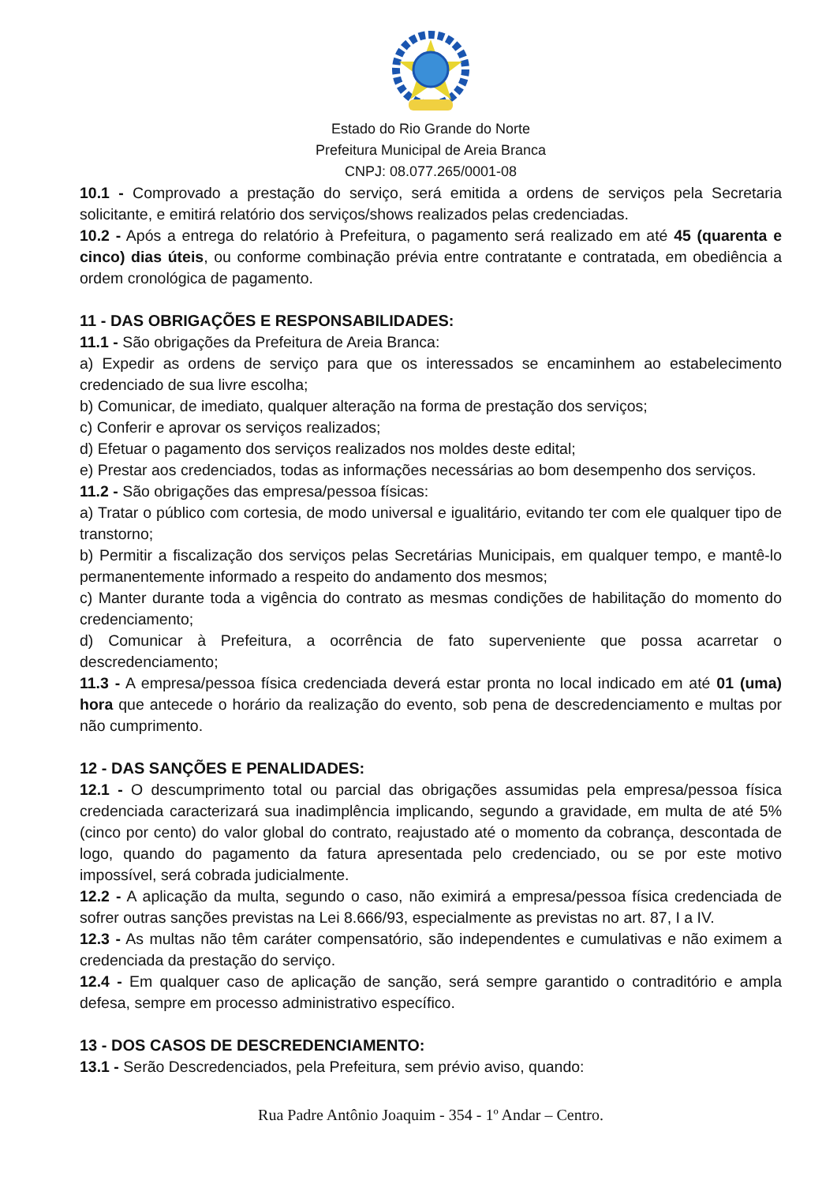Estado do Rio Grande do Norte
Prefeitura Municipal de Areia Branca
CNPJ: 08.077.265/0001-08
10.1 - Comprovado a prestação do serviço, será emitida a ordens de serviços pela Secretaria solicitante, e emitirá relatório dos serviços/shows realizados pelas credenciadas.
10.2 - Após a entrega do relatório à Prefeitura, o pagamento será realizado em até 45 (quarenta e cinco) dias úteis, ou conforme combinação prévia entre contratante e contratada, em obediência a ordem cronológica de pagamento.
11 - DAS OBRIGAÇÕES E RESPONSABILIDADES:
11.1 - São obrigações da Prefeitura de Areia Branca:
a) Expedir as ordens de serviço para que os interessados se encaminhem ao estabelecimento credenciado de sua livre escolha;
b) Comunicar, de imediato, qualquer alteração na forma de prestação dos serviços;
c) Conferir e aprovar os serviços realizados;
d) Efetuar o pagamento dos serviços realizados nos moldes deste edital;
e) Prestar aos credenciados, todas as informações necessárias ao bom desempenho dos serviços.
11.2 - São obrigações das empresa/pessoa físicas:
a) Tratar o público com cortesia, de modo universal e igualitário, evitando ter com ele qualquer tipo de transtorno;
b) Permitir a fiscalização dos serviços pelas Secretárias Municipais, em qualquer tempo, e mantê-lo permanentemente informado a respeito do andamento dos mesmos;
c) Manter durante toda a vigência do contrato as mesmas condições de habilitação do momento do credenciamento;
d) Comunicar à Prefeitura, a ocorrência de fato superveniente que possa acarretar o descredenciamento;
11.3 - A empresa/pessoa física credenciada deverá estar pronta no local indicado em até 01 (uma) hora que antecede o horário da realização do evento, sob pena de descredenciamento e multas por não cumprimento.
12 - DAS SANÇÕES E PENALIDADES:
12.1 - O descumprimento total ou parcial das obrigações assumidas pela empresa/pessoa física credenciada caracterizará sua inadimplência implicando, segundo a gravidade, em multa de até 5% (cinco por cento) do valor global do contrato, reajustado até o momento da cobrança, descontada de logo, quando do pagamento da fatura apresentada pelo credenciado, ou se por este motivo impossível, será cobrada judicialmente.
12.2 - A aplicação da multa, segundo o caso, não eximirá a empresa/pessoa física credenciada de sofrer outras sanções previstas na Lei 8.666/93, especialmente as previstas no art. 87, I a IV.
12.3 - As multas não têm caráter compensatório, são independentes e cumulativas e não eximem a credenciada da prestação do serviço.
12.4 - Em qualquer caso de aplicação de sanção, será sempre garantido o contraditório e ampla defesa, sempre em processo administrativo específico.
13 - DOS CASOS DE DESCREDENCIAMENTO:
13.1 - Serão Descredenciados, pela Prefeitura, sem prévio aviso, quando:
Rua Padre Antônio Joaquim - 354 - 1º Andar – Centro.